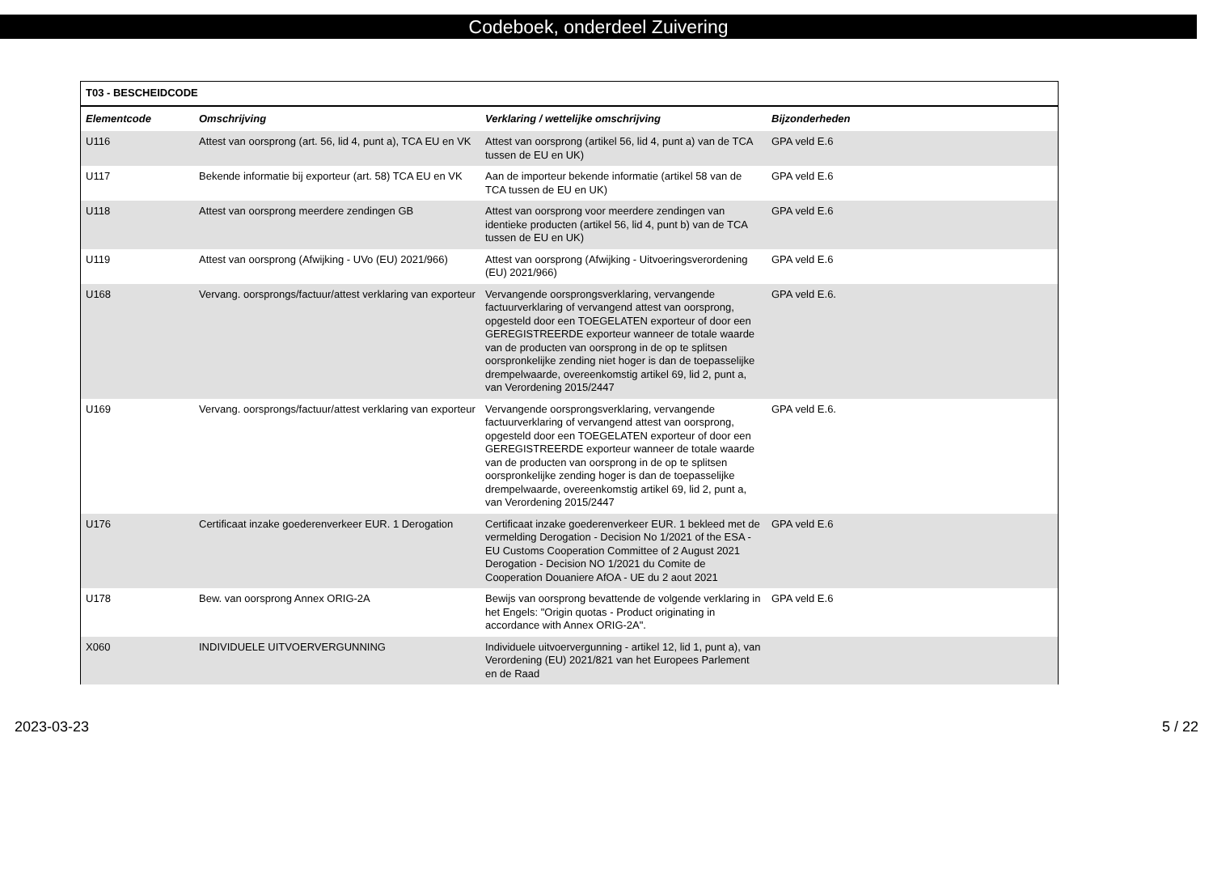Codeboek, onderdeel Zuivering
| T03 - BESCHEIDCODE | | | |
| Elementcode | Omschrijving | Verklaring / wettelijke omschrijving | Bijzonderheden |
| U116 | Attest van oorsprong (art. 56, lid 4, punt a), TCA EU en VK | Attest van oorsprong (artikel 56, lid 4, punt a) van de TCA tussen de EU en UK) | GPA veld E.6 |
| U117 | Bekende informatie bij exporteur (art. 58) TCA EU en VK | Aan de importeur bekende informatie (artikel 58 van de TCA tussen de EU en UK) | GPA veld E.6 |
| U118 | Attest van oorsprong meerdere zendingen GB | Attest van oorsprong voor meerdere zendingen van identieke producten (artikel 56, lid 4, punt b) van de TCA tussen de EU en UK) | GPA veld E.6 |
| U119 | Attest van oorsprong (Afwijking - UVo (EU) 2021/966) | Attest van oorsprong (Afwijking - Uitvoeringsverordening (EU) 2021/966) | GPA veld E.6 |
| U168 | Vervang. oorsprongs/factuur/attest verklaring van exporteur | Vervangende oorsprongsverklaring, vervangende factuurverklaring of vervangend attest van oorsprong, opgesteld door een TOEGELATEN exporteur of door een GEREGISTREERDE exporteur wanneer de totale waarde van de producten van oorsprong in de op te splitsen oorspronkelijke zending niet hoger is dan de toepasselijke drempelwaarde, overeenkomstig artikel 69, lid 2, punt a, van Verordening 2015/2447 | GPA veld E.6. |
| U169 | Vervang. oorsprongs/factuur/attest verklaring van exporteur | Vervangende oorsprongsverklaring, vervangende factuurverklaring of vervangend attest van oorsprong, opgesteld door een TOEGELATEN exporteur of door een GEREGISTREERDE exporteur wanneer de totale waarde van de producten van oorsprong in de op te splitsen oorspronkelijke zending hoger is dan de toepasselijke drempelwaarde, overeenkomstig artikel 69, lid 2, punt a, van Verordening 2015/2447 | GPA veld E.6. |
| U176 | Certificaat inzake goederenverkeer EUR. 1 Derogation | Certificaat inzake goederenverkeer EUR. 1 bekleed met de vermelding Derogation - Decision No 1/2021 of the ESA - EU Customs Cooperation Committee of 2 August 2021 Derogation - Decision NO 1/2021 du Comite de Cooperation Douaniere AfOA - UE du 2 aout 2021 | GPA veld E.6 |
| U178 | Bew. van oorsprong Annex ORIG-2A | Bewijs van oorsprong bevattende de volgende verklaring in het Engels: "Origin quotas - Product originating in accordance with Annex ORIG-2A". | GPA veld E.6 |
| X060 | INDIVIDUELE UITVOERVERGUNNING | Individuele uitvoervergunning - artikel 12, lid 1, punt a), van Verordening (EU) 2021/821 van het Europees Parlement en de Raad | |
2023-03-23 5 / 22